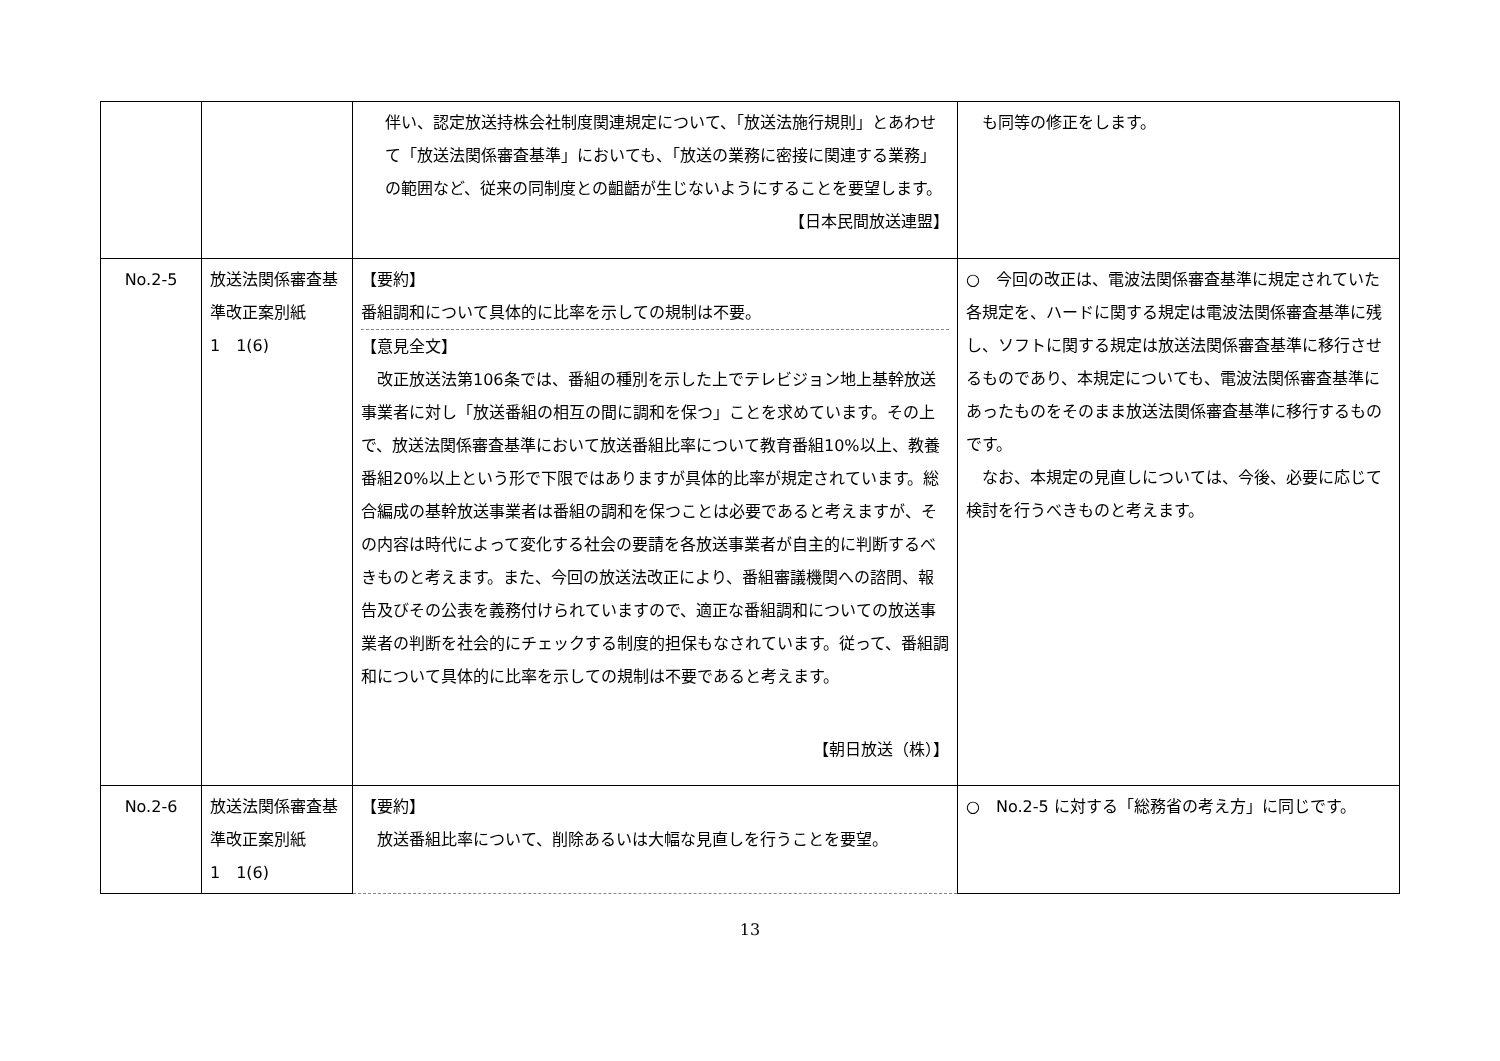| | | 伴い、認定放送持株会社制度関連規定について、「放送法施行規則」とあわせて「放送法関係審査基準」においても、「放送の業務に密接に関連する業務」の範囲など、従来の同制度との齟齬が生じないようにすることを要望します。 【日本民間放送連盟】 | も同等の修正をします。 |
| No.2-5 | 放送法関係審査基準改正案別紙 1 1(6) | 【要約】 番組調和について具体的に比率を示しての規制は不要。 【意見全文】 改正放送法第106条では、番組の種別を示した上でテレビジョン地上基幹放送事業者に対し「放送番組の相互の間に調和を保つ」ことを求めています。その上で、放送法関係審査基準において放送番組比率について教育番組10%以上、教養番組20%以上という形で下限ではありますが具体的比率が規定されています。総合編成の基幹放送事業者は番組の調和を保つことは必要であると考えますが、その内容は時代によって変化する社会の要請を各放送事業者が自主的に判断するべきものと考えます。また、今回の放送法改正により、番組審議機関への諮問、報告及びその公表を義務付けられていますので、適正な番組調和についての放送事業者の判断を社会的にチェックする制度的担保もなされています。従って、番組調和について具体的に比率を示しての規制は不要であると考えます。 【朝日放送（株）】 | ○ 今回の改正は、電波法関係審査基準に規定されていた各規定を、ハードに関する規定は電波法関係審査基準に残し、ソフトに関する規定は放送法関係審査基準に移行させるものであり、本規定についても、電波法関係審査基準にあったものをそのまま放送法関係審査基準に移行するものです。 なお、本規定の見直しについては、今後、必要に応じて検討を行うべきものと考えます。 |
| No.2-6 | 放送法関係審査基準改正案別紙 1 1(6) | 【要約】 放送番組比率について、削除あるいは大幅な見直しを行うことを要望。 | ○ No.2-5 に対する「総務省の考え方」に同じです。 |
13